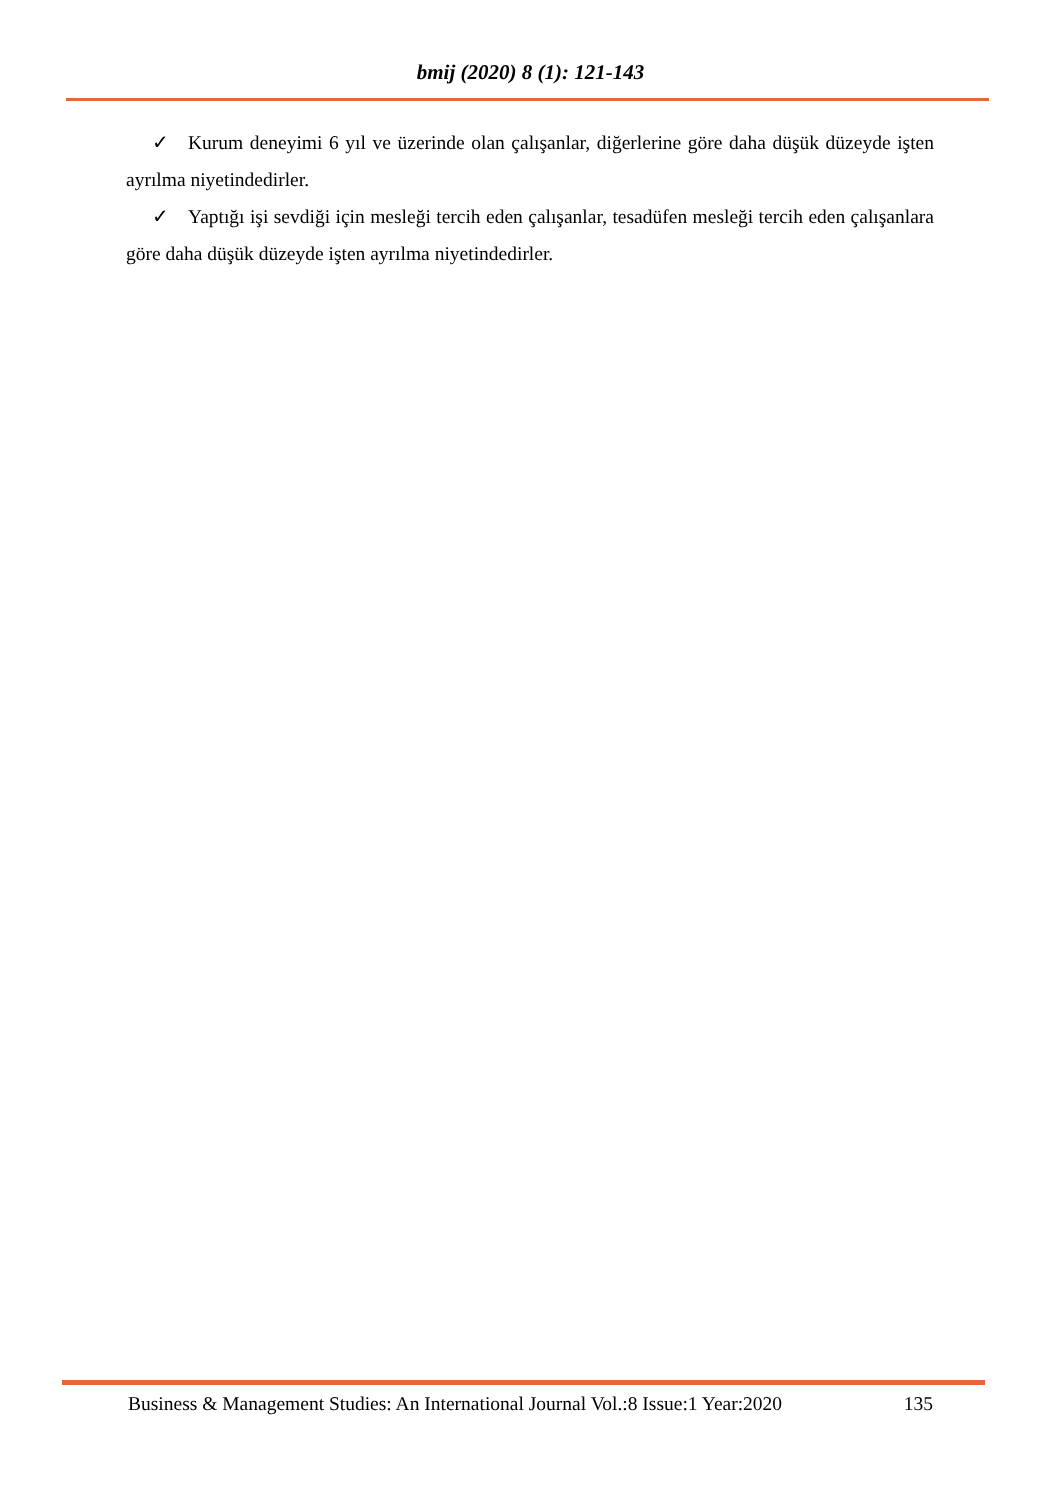bmij (2020) 8 (1): 121-143
✓ Kurum deneyimi 6 yıl ve üzerinde olan çalışanlar, diğerlerine göre daha düşük düzeyde işten ayrılma niyetindedirler.
✓ Yaptığı işi sevdiği için mesleği tercih eden çalışanlar, tesadüfen mesleği tercih eden çalışanlara göre daha düşük düzeyde işten ayrılma niyetindedirler.
Business & Management Studies: An International Journal Vol.:8 Issue:1 Year:2020 135